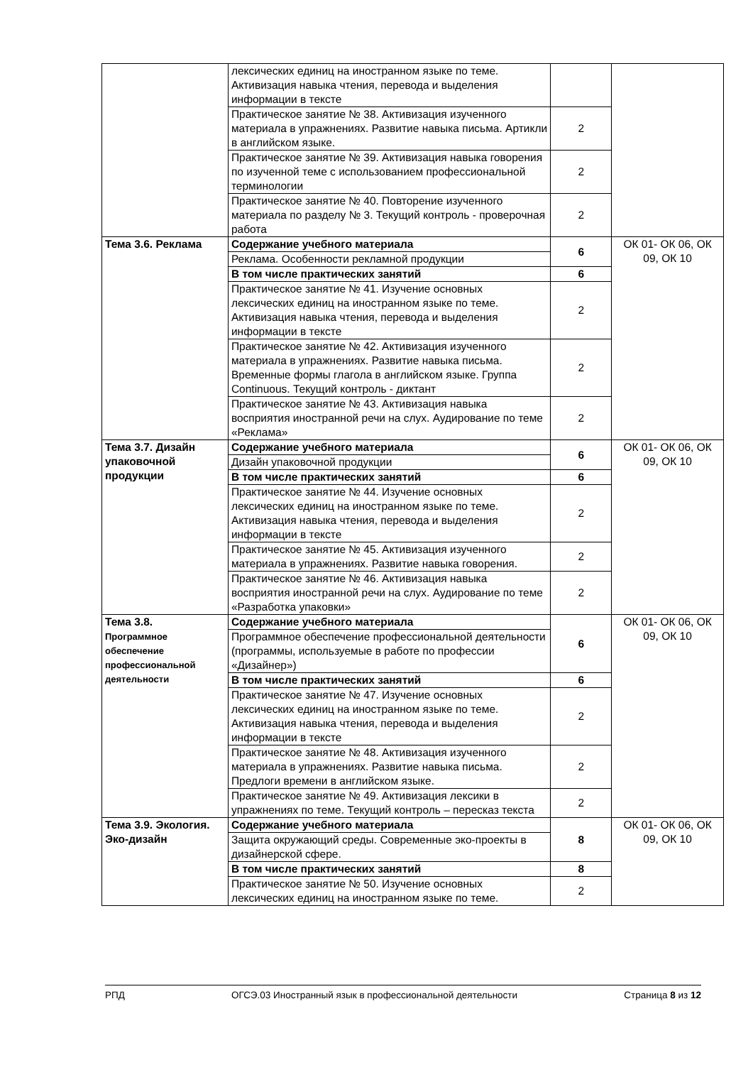| | лексических единиц на иностранном языке по теме. Активизация навыка чтения, перевода и выделения информации в тексте | | |
| | Практическое занятие № 38. Активизация изученного материала в упражнениях. Развитие навыка письма. Артикли в английском языке. | 2 | |
| | Практическое занятие № 39. Активизация навыка говорения по изученной теме с использованием профессиональной терминологии | 2 | |
| | Практическое занятие № 40. Повторение изученного материала по разделу № 3. Текущий контроль - проверочная работа | 2 | |
| Тема 3.6. Реклама | Содержание учебного материала | 6 | ОК 01- ОК 06, ОК 09, ОК 10 |
| | Реклама. Особенности рекламной продукции | | |
| | В том числе практических занятий | 6 | |
| | Практическое занятие № 41. Изучение основных лексических единиц на иностранном языке по теме. Активизация навыка чтения, перевода и выделения информации в тексте | 2 | |
| | Практическое занятие № 42. Активизация изученного материала в упражнениях. Развитие навыка письма. Временные формы глагола в английском языке. Группа Continuous. Текущий контроль - диктант | 2 | |
| | Практическое занятие № 43. Активизация навыка восприятия иностранной речи на слух. Аудирование по теме «Реклама» | 2 | |
| Тема 3.7. Дизайн упаковочной продукции | Содержание учебного материала | 6 | ОК 01- ОК 06, ОК 09, ОК 10 |
| | Дизайн упаковочной продукции | | |
| | В том числе практических занятий | 6 | |
| | Практическое занятие № 44. Изучение основных лексических единиц на иностранном языке по теме. Активизация навыка чтения, перевода и выделения информации в тексте | 2 | |
| | Практическое занятие № 45. Активизация изученного материала в упражнениях. Развитие навыка говорения. | 2 | |
| | Практическое занятие № 46. Активизация навыка восприятия иностранной речи на слух. Аудирование по теме «Разработка упаковки» | 2 | |
| Тема 3.8. Программное обеспечение профессиональной деятельности | Содержание учебного материала | 6 | ОК 01- ОК 06, ОК 09, ОК 10 |
| | Программное обеспечение профессиональной деятельности (программы, используемые в работе по профессии «Дизайнер») | | |
| | В том числе практических занятий | 6 | |
| | Практическое занятие № 47. Изучение основных лексических единиц на иностранном языке по теме. Активизация навыка чтения, перевода и выделения информации в тексте | 2 | |
| | Практическое занятие № 48. Активизация изученного материала в упражнениях. Развитие навыка письма. Предлоги времени в английском языке. | 2 | |
| | Практическое занятие № 49. Активизация лексики в упражнениях по теме. Текущий контроль – пересказ текста | 2 | |
| Тема 3.9. Экология. Эко-дизайн | Содержание учебного материала | 8 | ОК 01- ОК 06, ОК 09, ОК 10 |
| | Защита окружающий среды. Современные эко-проекты в дизайнерской сфере. | | |
| | В том числе практических занятий | 8 | |
| | Практическое занятие № 50. Изучение основных лексических единиц на иностранном языке по теме. | 2 | |
РПД ОГСЭ.03 Иностранный язык в профессиональной деятельности Страница 8 из 12